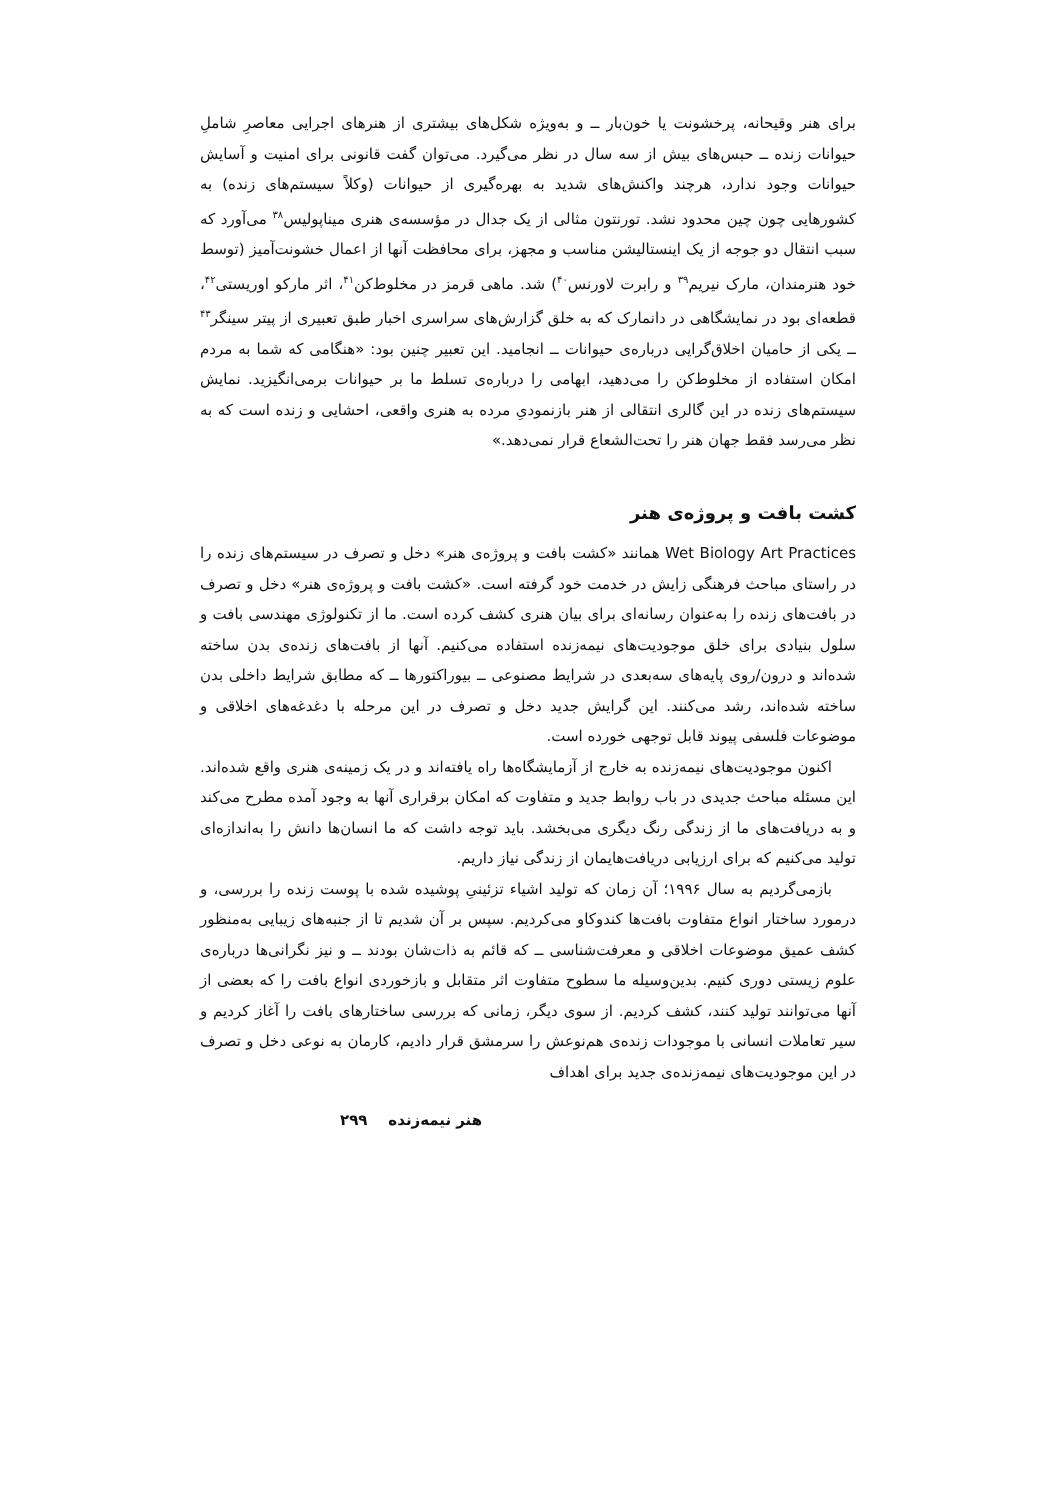برای هنر وقیحانه، پرخشونت یا خون‌بار ــ و به‌ویژه شکل‌های بیشتری از هنرهای اجرایی معاصرِ شاملِ حیوانات زنده ــ حبس‌های بیش از سه سال در نظر می‌گیرد. می‌توان گفت قانونی برای امنیت و آسایش حیوانات وجود ندارد، هرچند واکنش‌های شدید به بهره‌گیری از حیوانات (وکلاً سیستم‌های زنده) به کشورهایی چون چین محدود نشد. تورنتون مثالی از یک جدال در مؤسسه‌ی هنری میناپولیس<sup>۳۸</sup> می‌آورد که سبب انتقال دو جوجه از یک اینستالیشن مناسب و مجهز، برای محافظت آنها از اعمال خشونت‌آمیز (توسط خود هنرمندان، مارک نیریم<sup>۳۹</sup> و رابرت لاورنس<sup>۴۰</sup>) شد. ماهی قرمز در مخلوط‌کن<sup>۴۱</sup>، اثر مارکو اوریستی<sup>۴۲</sup>، قطعه‌ای بود در نمایشگاهی در دانمارک که به خلق گزارش‌های سراسری اخبار طبق تعبیری از پیتر سینگر<sup>۴۳</sup> ــ یکی از حامیان اخلاق‌گرایی درباره‌ی حیوانات ــ انجامید. این تعبیر چنین بود: «هنگامی که شما به مردم امکان استفاده از مخلوط‌کن را می‌دهید، ابهامی را درباره‌ی تسلط ما بر حیوانات برمی‌انگیزید. نمایش سیستم‌های زنده در این گالری انتقالی از هنر بازنمودیِ مرده به هنری واقعی، احشایی و زنده است که به نظر می‌رسد فقط جهان هنر را تحت‌الشعاع قرار نمی‌دهد.»
کشت بافت و پروژه‌ی هنر
Wet Biology Art Practices همانند «کشت بافت و پروژه‌ی هنر» دخل و تصرف در سیستم‌های زنده را در راستای مباحث فرهنگی زایش در خدمت خود گرفته است. «کشت بافت و پروژه‌ی هنر» دخل و تصرف در بافت‌های زنده را به‌عنوان رسانه‌ای برای بیان هنری کشف کرده است. ما از تکنولوژی مهندسی بافت و سلول بنیادی برای خلق موجودیت‌های نیمه‌زنده استفاده می‌کنیم. آنها از بافت‌های زنده‌ی بدن ساخته شده‌اند و درون/روی پایه‌های سه‌بعدی در شرایط مصنوعی ــ بیوراکتورها ــ که مطابق شرایط داخلی بدن ساخته شده‌اند، رشد می‌کنند. این گرایش جدید دخل و تصرف در این مرحله با دغدغه‌های اخلاقی و موضوعات فلسفی پیوند قابل توجهی خورده است.
اکنون موجودیت‌های نیمه‌زنده به خارج از آزمایشگاه‌ها راه یافته‌اند و در یک زمینه‌ی هنری واقع شده‌اند. این مسئله مباحث جدیدی در باب روابط جدید و متفاوت که امکان برقراری آنها به وجود آمده مطرح می‌کند و به دریافت‌های ما از زندگی رنگ دیگری می‌بخشد. باید توجه داشت که ما انسان‌ها دانش را به‌اندازه‌ای تولید می‌کنیم که برای ارزیابی دریافت‌هایمان از زندگی نیاز داریم.
بازمی‌گردیم به سال ۱۹۹۶؛ آن زمان که تولید اشیاء تزئینیِ پوشیده شده با پوست زنده را بررسی، و درمورد ساختار انواع متفاوت بافت‌ها کندوکاو می‌کردیم. سپس بر آن شدیم تا از جنبه‌های زیبایی به‌منظور کشف عمیق موضوعات اخلاقی و معرفت‌شناسی ــ که قائم به ذات‌شان بودند ــ و نیز نگرانی‌ها درباره‌ی علوم زیستی دوری کنیم. بدین‌وسیله ما سطوح متفاوت اثر متقابل و بازخوردی انواع بافت را که بعضی از آنها می‌توانند تولید کنند، کشف کردیم. از سوی دیگر، زمانی که بررسی ساختارهای بافت را آغاز کردیم و سیر تعاملات انسانی با موجودات زنده‌ی هم‌نوعش را سرمشق قرار دادیم، کارمان به نوعی دخل و تصرف در این موجودیت‌های نیمه‌زنده‌ی جدید برای اهداف
هنر نیمه‌زنده ۲۹۹